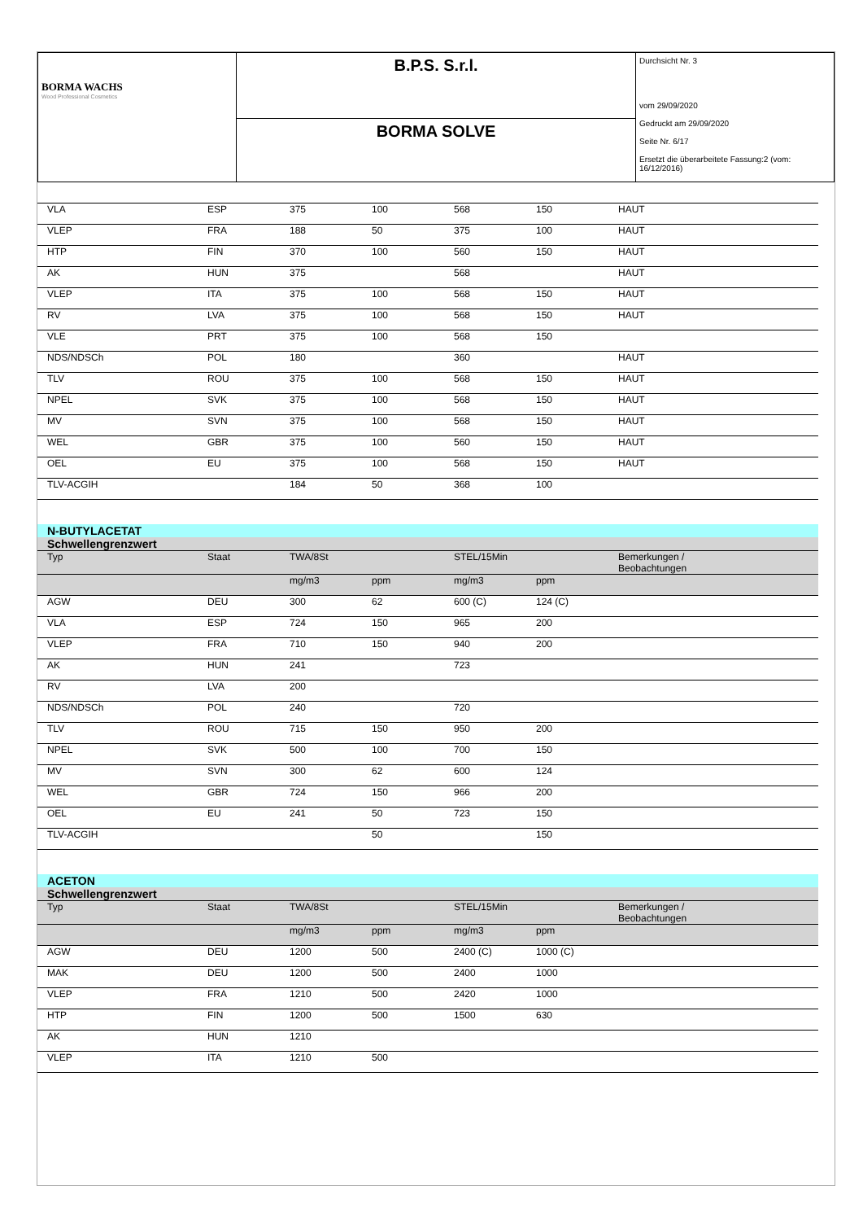| BORMA WACHS Wood Professional Cosmetics | B.P.S. S.r.l. | Durchsicht Nr. 3 vom 29/09/2020 Gedruckt am 29/09/2020 Seite Nr. 6/17 Ersetzt die überarbeitete Fassung:2 (vom: 16/12/2016) |
| | BORMA SOLVE | |
| VLA | ESP | 375 | 100 | 568 | 150 | HAUT |
| VLEP | FRA | 188 | 50 | 375 | 100 | HAUT |
| HTP | FIN | 370 | 100 | 560 | 150 | HAUT |
| AK | HUN | 375 | | 568 | | HAUT |
| VLEP | ITA | 375 | 100 | 568 | 150 | HAUT |
| RV | LVA | 375 | 100 | 568 | 150 | HAUT |
| VLE | PRT | 375 | 100 | 568 | 150 | |
| NDS/NDSCh | POL | 180 | | 360 | | HAUT |
| TLV | ROU | 375 | 100 | 568 | 150 | HAUT |
| NPEL | SVK | 375 | 100 | 568 | 150 | HAUT |
| MV | SVN | 375 | 100 | 568 | 150 | HAUT |
| WEL | GBR | 375 | 100 | 560 | 150 | HAUT |
| OEL | EU | 375 | 100 | 568 | 150 | HAUT |
| TLV-ACGIH | | 184 | 50 | 368 | 100 | |
| N-BUTYLACETAT | | | | | | |
| Schwellengrenzwert | | | | | | |
| Typ | Staat | TWA/8St | | STEL/15Min | | Bemerkungen / Beobachtungen |
| | | mg/m3 | ppm | mg/m3 | ppm | |
| AGW | DEU | 300 | 62 | 600 (C) | 124 (C) | |
| VLA | ESP | 724 | 150 | 965 | 200 | |
| VLEP | FRA | 710 | 150 | 940 | 200 | |
| AK | HUN | 241 | | 723 | | |
| RV | LVA | 200 | | | | |
| NDS/NDSCh | POL | 240 | | 720 | | |
| TLV | ROU | 715 | 150 | 950 | 200 | |
| NPEL | SVK | 500 | 100 | 700 | 150 | |
| MV | SVN | 300 | 62 | 600 | 124 | |
| WEL | GBR | 724 | 150 | 966 | 200 | |
| OEL | EU | 241 | 50 | 723 | 150 | |
| TLV-ACGIH | | | 50 | | 150 | |
| ACETON | | | | | | |
| Schwellengrenzwert | | | | | | |
| Typ | Staat | TWA/8St | | STEL/15Min | | Bemerkungen / Beobachtungen |
| | | mg/m3 | ppm | mg/m3 | ppm | |
| AGW | DEU | 1200 | 500 | 2400 (C) | 1000 (C) | |
| MAK | DEU | 1200 | 500 | 2400 | 1000 | |
| VLEP | FRA | 1210 | 500 | 2420 | 1000 | |
| HTP | FIN | 1200 | 500 | 1500 | 630 | |
| AK | HUN | 1210 | | | | |
| VLEP | ITA | 1210 | 500 | | | |